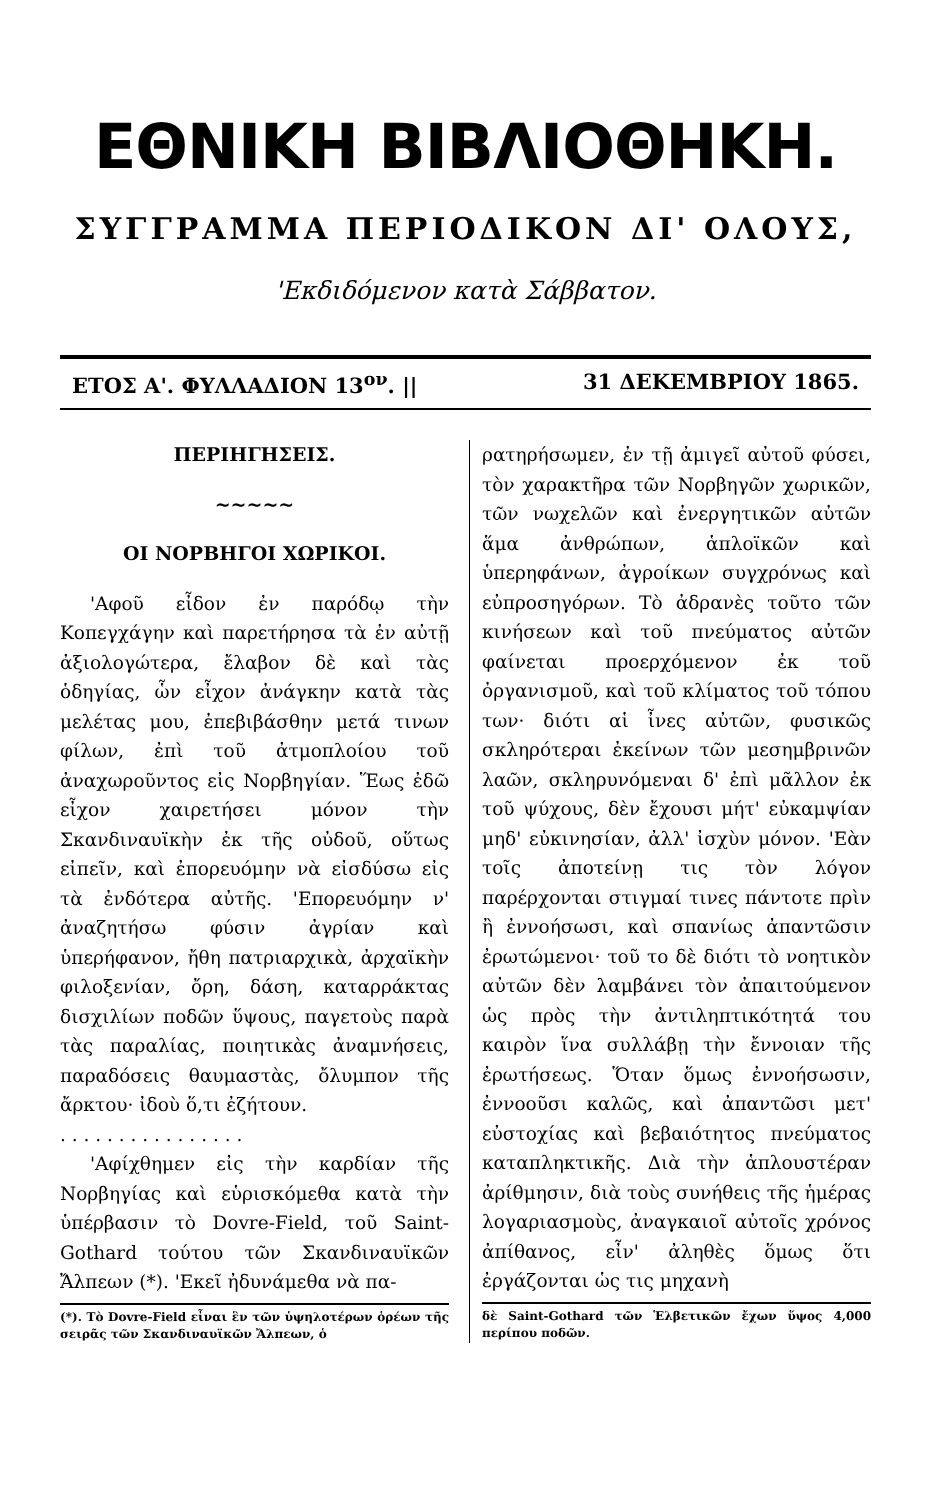ΕΘΝΙΚΗ ΒΙΒΛΙΟΘΗΚΗ.
ΣΥΓΓΡΑΜΜΑ ΠΕΡΙΟΔΙΚΟΝ ΔΙ' ΟΛΟΥΣ,
'Εκδιδόμενον κατὰ Σάββατον.
ΕΤΟΣ Α'. ΦΥΛΛΑΔΙΟΝ 13<sup>ον</sup>. || 31 ΔΕΚΕΜΒΡΙΟΥ 1865.
ΠΕΡΙΗΓΗΣΕΙΣ.
~~~~~
ΟΙ ΝΟΡΒΗΓΟΙ ΧΩΡΙΚΟΙ.
'Αφοῦ εἶδον ἐν παρόδῳ τὴν Κοπεγχάγην καὶ παρετήρησα τὰ ἐν αὐτῇ ἀξιολογώτερα, ἔλαβον δὲ καὶ τὰς ὁδηγίας, ὧν εἶχον ἀνάγκην κατὰ τὰς μελέτας μου, ἐπεβιβάσθην μετά τινων φίλων, ἐπὶ τοῦ ἀτμοπλοίου τοῦ ἀναχωροῦντος εἰς Νορβηγίαν. Ἕως ἐδῶ εἶχον χαιρετήσει μόνον τὴν Σκανδιναυϊκὴν ἐκ τῆς οὐδοῦ, οὕτως εἰπεῖν, καὶ ἐπορευόμην νὰ εἰσδύσω εἰς τὰ ἐνδότερα αὐτῆς. 'Επορευόμην ν' ἀναζητήσω φύσιν ἀγρίαν καὶ ὑπερήφανον, ἤθη πατριαρχικὰ, ἀρχαϊκὴν φιλοξενίαν, ὄρη, δάση, καταρράκτας δισχιλίων ποδῶν ὕψους, παγετοὺς παρὰ τὰς παραλίας, ποιητικὰς ἀναμνήσεις, παραδόσεις θαυμαστὰς, ὄλυμπον τῆς ἄρκτου· ἰδοὺ ὅ,τι ἐζήτουν.
. . . . . . . . . . . . . . . .
'Αφίχθημεν εἰς τὴν καρδίαν τῆς Νορβηγίας καὶ εὑρισκόμεθα κατὰ τὴν ὑπέρβασιν τὸ Dovre-Field, τοῦ Saint-Gothard τούτου τῶν Σκανδιναυϊκῶν Ἄλπεων (*). 'Εκεῖ ἠδυνάμεθα νὰ πα-
(*). Τὸ Dovre-Field εἶναι ἓν τῶν ὑψηλοτέρων ὁρέων τῆς σειρᾶς τῶν Σκανδιναυϊκῶν Ἄλπεων, ὁ
ρατηρήσωμεν, ἐν τῇ ἀμιγεῖ αὐτοῦ φύσει, τὸν χαρακτῆρα τῶν Νορβηγῶν χωρικῶν, τῶν νωχελῶν καὶ ἐνεργητικῶν αὐτῶν ἅμα ἀνθρώπων, ἁπλοϊκῶν καὶ ὑπερηφάνων, ἀγροίκων συγχρόνως καὶ εὐπροσηγόρων. Τὸ ἀδρανὲς τοῦτο τῶν κινήσεων καὶ τοῦ πνεύματος αὐτῶν φαίνεται προερχόμενον ἐκ τοῦ ὀργανισμοῦ, καὶ τοῦ κλίματος τοῦ τόπου των· διότι αἱ ἶνες αὐτῶν, φυσικῶς σκληρότεραι ἐκείνων τῶν μεσημβρινῶν λαῶν, σκληρυνόμεναι δ' ἐπὶ μᾶλλον ἐκ τοῦ ψύχους, δὲν ἔχουσι μήτ' εὐκαμψίαν μηδ' εὐκινησίαν, ἀλλ' ἰσχὺν μόνον. 'Εὰν τοῖς ἀποτείνῃ τις τὸν λόγον παρέρχονται στιγμαί τινες πάντοτε πρὶν ἢ ἐννοήσωσι, καὶ σπανίως ἀπαντῶσιν ἐρωτώμενοι· τοῦ το δὲ διότι τὸ νοητικὸν αὐτῶν δὲν λαμβάνει τὸν ἀπαιτούμενον ὡς πρὸς τὴν ἀντιληπτικότητά του καιρὸν ἵνα συλλάβῃ τὴν ἔννοιαν τῆς ἐρωτήσεως. Ὅταν ὅμως ἐννοήσωσιν, ἐννοοῦσι καλῶς, καὶ ἀπαντῶσι μετ' εὐστοχίας καὶ βεβαιότητος πνεύματος καταπληκτικῆς. Διὰ τὴν ἁπλουστέραν ἀρίθμησιν, διὰ τοὺς συνήθεις τῆς ἡμέρας λογαριασμοὺς, ἀναγκαιοῖ αὐτοῖς χρόνος ἀπίθανος, εἶν' ἀληθὲς ὅμως ὅτι ἐργάζονται ὡς τις μηχανὴ
δὲ Saint-Gothard τῶν Ἑλβετικῶν ἔχων ὕψος 4,000 περίπου ποδῶν.